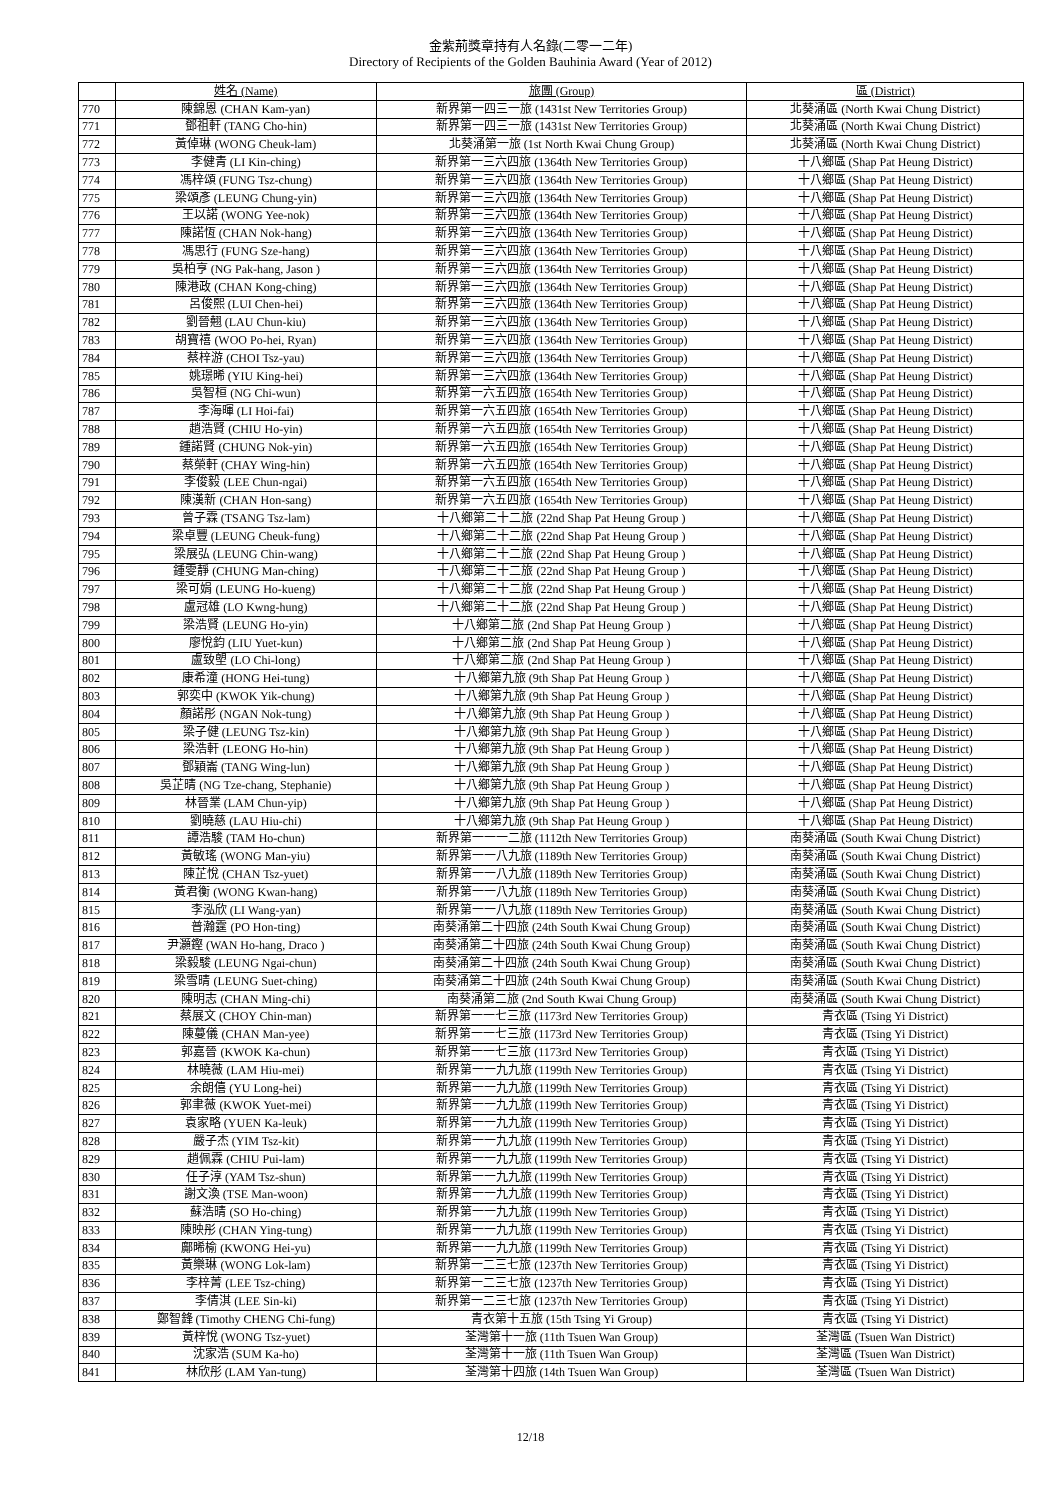金紫荊獎章持有人名錄(二零一二年)
Directory of Recipients of the Golden Bauhinia Award (Year of 2012)
| | 姓名 (Name) | 旅團 (Group) | 區 (District) |
| --- | --- | --- | --- |
| 770 | 陳錦恩 (CHAN Kam-yan) | 新界第一四三一旅 (1431st New Territories Group) | 北葵涌區 (North Kwai Chung District) |
| 771 | 鄧祖軒 (TANG Cho-hin) | 新界第一四三一旅 (1431st New Territories Group) | 北葵涌區 (North Kwai Chung District) |
| 772 | 黃倬琳 (WONG Cheuk-lam) | 北葵涌第一旅 (1st North Kwai Chung Group) | 北葵涌區 (North Kwai Chung District) |
| 773 | 李健青 (LI Kin-ching) | 新界第一三六四旅 (1364th New Territories Group) | 十八鄉區 (Shap Pat Heung District) |
| 774 | 馮梓頌 (FUNG Tsz-chung) | 新界第一三六四旅 (1364th New Territories Group) | 十八鄉區 (Shap Pat Heung District) |
| 775 | 梁頌彥 (LEUNG Chung-yin) | 新界第一三六四旅 (1364th New Territories Group) | 十八鄉區 (Shap Pat Heung District) |
| 776 | 王以諾 (WONG Yee-nok) | 新界第一三六四旅 (1364th New Territories Group) | 十八鄉區 (Shap Pat Heung District) |
| 777 | 陳諾恆 (CHAN Nok-hang) | 新界第一三六四旅 (1364th New Territories Group) | 十八鄉區 (Shap Pat Heung District) |
| 778 | 馮思行 (FUNG Sze-hang) | 新界第一三六四旅 (1364th New Territories Group) | 十八鄉區 (Shap Pat Heung District) |
| 779 | 吳柏亨 (NG Pak-hang, Jason ) | 新界第一三六四旅 (1364th New Territories Group) | 十八鄉區 (Shap Pat Heung District) |
| 780 | 陳港政 (CHAN Kong-ching) | 新界第一三六四旅 (1364th New Territories Group) | 十八鄉區 (Shap Pat Heung District) |
| 781 | 呂俊熙 (LUI Chen-hei) | 新界第一三六四旅 (1364th New Territories Group) | 十八鄉區 (Shap Pat Heung District) |
| 782 | 劉晉翹 (LAU Chun-kiu) | 新界第一三六四旅 (1364th New Territories Group) | 十八鄉區 (Shap Pat Heung District) |
| 783 | 胡寶禧 (WOO Po-hei, Ryan) | 新界第一三六四旅 (1364th New Territories Group) | 十八鄉區 (Shap Pat Heung District) |
| 784 | 蔡梓游 (CHOI Tsz-yau) | 新界第一三六四旅 (1364th New Territories Group) | 十八鄉區 (Shap Pat Heung District) |
| 785 | 姚璟晞 (YIU King-hei) | 新界第一三六四旅 (1364th New Territories Group) | 十八鄉區 (Shap Pat Heung District) |
| 786 | 吳智桓 (NG Chi-wun) | 新界第一六五四旅 (1654th New Territories Group) | 十八鄉區 (Shap Pat Heung District) |
| 787 | 李海暉 (LI Hoi-fai) | 新界第一六五四旅 (1654th New Territories Group) | 十八鄉區 (Shap Pat Heung District) |
| 788 | 趙浩賢 (CHIU Ho-yin) | 新界第一六五四旅 (1654th New Territories Group) | 十八鄉區 (Shap Pat Heung District) |
| 789 | 鍾諾賢 (CHUNG Nok-yin) | 新界第一六五四旅 (1654th New Territories Group) | 十八鄉區 (Shap Pat Heung District) |
| 790 | 蔡榮軒 (CHAY Wing-hin) | 新界第一六五四旅 (1654th New Territories Group) | 十八鄉區 (Shap Pat Heung District) |
| 791 | 李俊毅 (LEE Chun-ngai) | 新界第一六五四旅 (1654th New Territories Group) | 十八鄉區 (Shap Pat Heung District) |
| 792 | 陳漢新 (CHAN Hon-sang) | 新界第一六五四旅 (1654th New Territories Group) | 十八鄉區 (Shap Pat Heung District) |
| 793 | 曾子霖 (TSANG Tsz-lam) | 十八鄉第二十二旅 (22nd Shap Pat Heung Group ) | 十八鄉區 (Shap Pat Heung District) |
| 794 | 梁卓豐 (LEUNG Cheuk-fung) | 十八鄉第二十二旅 (22nd Shap Pat Heung Group ) | 十八鄉區 (Shap Pat Heung District) |
| 795 | 梁展弘 (LEUNG Chin-wang) | 十八鄉第二十二旅 (22nd Shap Pat Heung Group ) | 十八鄉區 (Shap Pat Heung District) |
| 796 | 鍾雯靜 (CHUNG Man-ching) | 十八鄉第二十二旅 (22nd Shap Pat Heung Group ) | 十八鄉區 (Shap Pat Heung District) |
| 797 | 梁可娟 (LEUNG Ho-kueng) | 十八鄉第二十二旅 (22nd Shap Pat Heung Group ) | 十八鄉區 (Shap Pat Heung District) |
| 798 | 盧冠雄 (LO Kwng-hung) | 十八鄉第二十二旅 (22nd Shap Pat Heung Group ) | 十八鄉區 (Shap Pat Heung District) |
| 799 | 梁浩賢 (LEUNG Ho-yin) | 十八鄉第二旅 (2nd Shap Pat Heung Group ) | 十八鄉區 (Shap Pat Heung District) |
| 800 | 廖悅鈞 (LIU Yuet-kun) | 十八鄉第二旅 (2nd Shap Pat Heung Group ) | 十八鄉區 (Shap Pat Heung District) |
| 801 | 盧致塱 (LO Chi-long) | 十八鄉第二旅 (2nd Shap Pat Heung Group ) | 十八鄉區 (Shap Pat Heung District) |
| 802 | 康希潼 (HONG Hei-tung) | 十八鄉第九旅 (9th Shap Pat Heung Group ) | 十八鄉區 (Shap Pat Heung District) |
| 803 | 郭奕中 (KWOK Yik-chung) | 十八鄉第九旅 (9th Shap Pat Heung Group ) | 十八鄉區 (Shap Pat Heung District) |
| 804 | 顏諾彤 (NGAN Nok-tung) | 十八鄉第九旅 (9th Shap Pat Heung Group ) | 十八鄉區 (Shap Pat Heung District) |
| 805 | 梁子健 (LEUNG Tsz-kin) | 十八鄉第九旅 (9th Shap Pat Heung Group ) | 十八鄉區 (Shap Pat Heung District) |
| 806 | 梁浩軒 (LEONG Ho-hin) | 十八鄉第九旅 (9th Shap Pat Heung Group ) | 十八鄉區 (Shap Pat Heung District) |
| 807 | 鄧穎崙 (TANG Wing-lun) | 十八鄉第九旅 (9th Shap Pat Heung Group ) | 十八鄉區 (Shap Pat Heung District) |
| 808 | 吳芷晴 (NG Tze-chang, Stephanie) | 十八鄉第九旅 (9th Shap Pat Heung Group ) | 十八鄉區 (Shap Pat Heung District) |
| 809 | 林晉業 (LAM Chun-yip) | 十八鄉第九旅 (9th Shap Pat Heung Group ) | 十八鄉區 (Shap Pat Heung District) |
| 810 | 劉曉慈 (LAU Hiu-chi) | 十八鄉第九旅 (9th Shap Pat Heung Group ) | 十八鄉區 (Shap Pat Heung District) |
| 811 | 譚浩駿 (TAM Ho-chun) | 新界第一一一二旅 (1112th New Territories Group) | 南葵涌區 (South Kwai Chung District) |
| 812 | 黃敏瑤 (WONG Man-yiu) | 新界第一一八九旅 (1189th New Territories Group) | 南葵涌區 (South Kwai Chung District) |
| 813 | 陳芷悅 (CHAN Tsz-yuet) | 新界第一一八九旅 (1189th New Territories Group) | 南葵涌區 (South Kwai Chung District) |
| 814 | 黃君衡 (WONG Kwan-hang) | 新界第一一八九旅 (1189th New Territories Group) | 南葵涌區 (South Kwai Chung District) |
| 815 | 李泓欣 (LI Wang-yan) | 新界第一一八九旅 (1189th New Territories Group) | 南葵涌區 (South Kwai Chung District) |
| 816 | 普瀚霆 (PO Hon-ting) | 南葵涌第二十四旅 (24th South Kwai Chung Group) | 南葵涌區 (South Kwai Chung District) |
| 817 | 尹灝鏗 (WAN Ho-hang, Draco ) | 南葵涌第二十四旅 (24th South Kwai Chung Group) | 南葵涌區 (South Kwai Chung District) |
| 818 | 梁毅駿 (LEUNG Ngai-chun) | 南葵涌第二十四旅 (24th South Kwai Chung Group) | 南葵涌區 (South Kwai Chung District) |
| 819 | 梁雪晴 (LEUNG Suet-ching) | 南葵涌第二十四旅 (24th South Kwai Chung Group) | 南葵涌區 (South Kwai Chung District) |
| 820 | 陳明志 (CHAN Ming-chi) | 南葵涌第二旅 (2nd South Kwai Chung Group) | 南葵涌區 (South Kwai Chung District) |
| 821 | 蔡展文 (CHOY Chin-man) | 新界第一一七三旅 (1173rd New Territories Group) | 青衣區 (Tsing Yi District) |
| 822 | 陳蔓儀 (CHAN Man-yee) | 新界第一一七三旅 (1173rd New Territories Group) | 青衣區 (Tsing Yi District) |
| 823 | 郭嘉晉 (KWOK Ka-chun) | 新界第一一七三旅 (1173rd New Territories Group) | 青衣區 (Tsing Yi District) |
| 824 | 林曉薇 (LAM Hiu-mei) | 新界第一一九九旅 (1199th New Territories Group) | 青衣區 (Tsing Yi District) |
| 825 | 余朗僖 (YU Long-hei) | 新界第一一九九旅 (1199th New Territories Group) | 青衣區 (Tsing Yi District) |
| 826 | 郭聿薇 (KWOK Yuet-mei) | 新界第一一九九旅 (1199th New Territories Group) | 青衣區 (Tsing Yi District) |
| 827 | 袁家略 (YUEN Ka-leuk) | 新界第一一九九旅 (1199th New Territories Group) | 青衣區 (Tsing Yi District) |
| 828 | 嚴子杰 (YIM Tsz-kit) | 新界第一一九九旅 (1199th New Territories Group) | 青衣區 (Tsing Yi District) |
| 829 | 趙佩霖 (CHIU Pui-lam) | 新界第一一九九旅 (1199th New Territories Group) | 青衣區 (Tsing Yi District) |
| 830 | 任子淳 (YAM Tsz-shun) | 新界第一一九九旅 (1199th New Territories Group) | 青衣區 (Tsing Yi District) |
| 831 | 謝文渙 (TSE Man-woon) | 新界第一一九九旅 (1199th New Territories Group) | 青衣區 (Tsing Yi District) |
| 832 | 蘇浩晴 (SO Ho-ching) | 新界第一一九九旅 (1199th New Territories Group) | 青衣區 (Tsing Yi District) |
| 833 | 陳映彤 (CHAN Ying-tung) | 新界第一一九九旅 (1199th New Territories Group) | 青衣區 (Tsing Yi District) |
| 834 | 鄺晞榆 (KWONG Hei-yu) | 新界第一一九九旅 (1199th New Territories Group) | 青衣區 (Tsing Yi District) |
| 835 | 黃樂琳 (WONG Lok-lam) | 新界第一二三七旅 (1237th New Territories Group) | 青衣區 (Tsing Yi District) |
| 836 | 李梓菁 (LEE Tsz-ching) | 新界第一二三七旅 (1237th New Territories Group) | 青衣區 (Tsing Yi District) |
| 837 | 李倩淇 (LEE Sin-ki) | 新界第一二三七旅 (1237th New Territories Group) | 青衣區 (Tsing Yi District) |
| 838 | 鄭智鋒 (Timothy CHENG Chi-fung) | 青衣第十五旅 (15th Tsing Yi Group) | 青衣區 (Tsing Yi District) |
| 839 | 黃梓悅 (WONG Tsz-yuet) | 荃灣第十一旅 (11th Tsuen Wan Group) | 荃灣區 (Tsuen Wan District) |
| 840 | 沈家浩 (SUM Ka-ho) | 荃灣第十一旅 (11th Tsuen Wan Group) | 荃灣區 (Tsuen Wan District) |
| 841 | 林欣彤 (LAM Yan-tung) | 荃灣第十四旅 (14th Tsuen Wan Group) | 荃灣區 (Tsuen Wan District) |
12/18